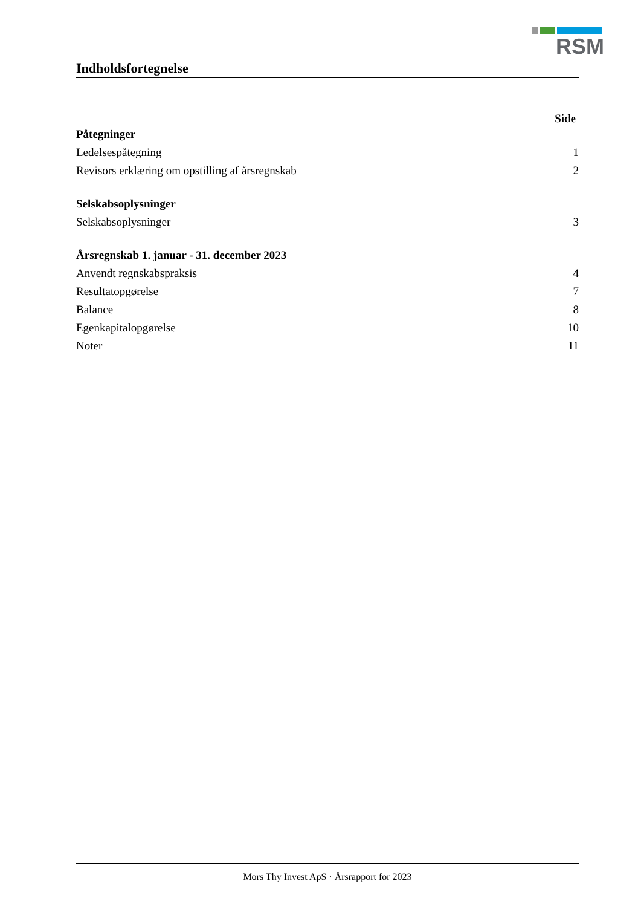RSM
Indholdsfortegnelse
Side
Påtegninger
Ledelsespåtegning 1
Revisors erklæring om opstilling af årsregnskab 2
Selskabsoplysninger
Selskabsoplysninger 3
Årsregnskab 1. januar - 31. december 2023
Anvendt regnskabspraksis 4
Resultatopgørelse 7
Balance 8
Egenkapitalopgørelse 10
Noter 11
Mors Thy Invest ApS · Årsrapport for 2023